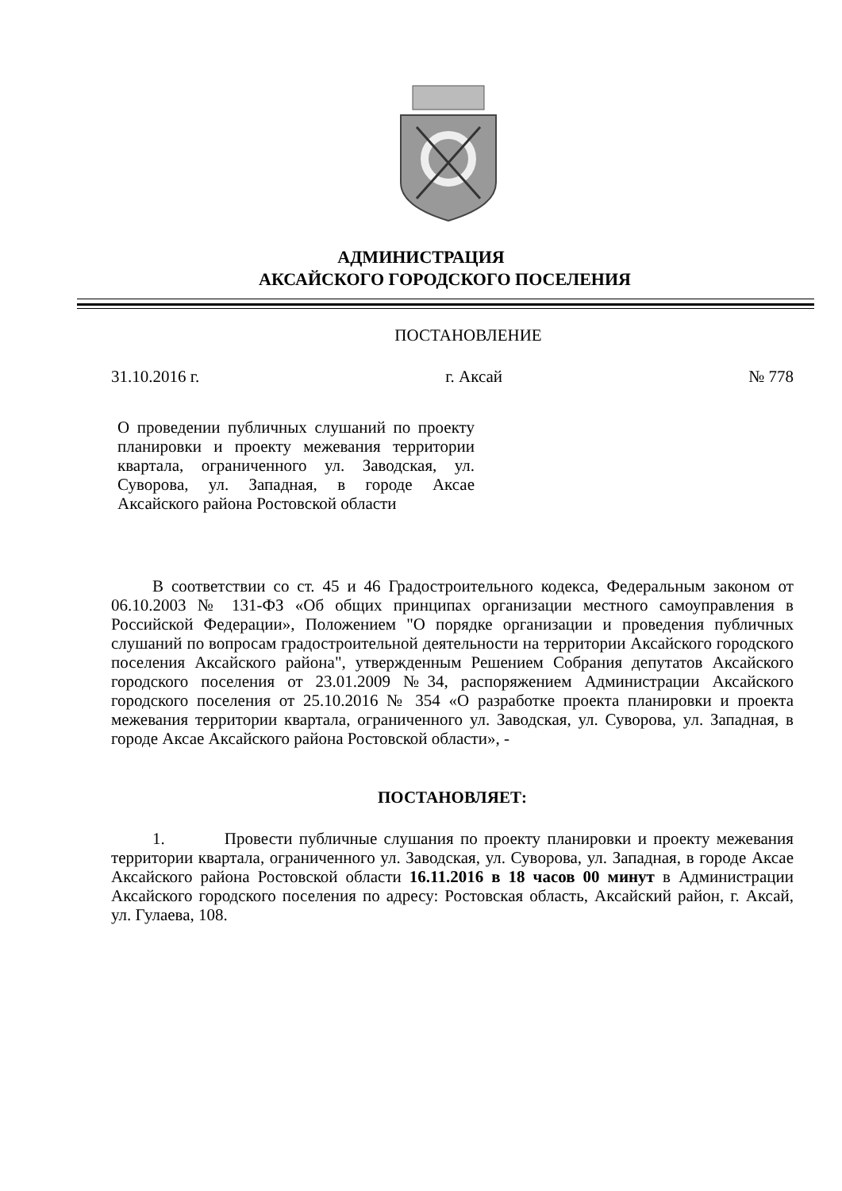АДМИНИСТРАЦИЯ
АКСАЙСКОГО ГОРОДСКОГО ПОСЕЛЕНИЯ
ПОСТАНОВЛЕНИЕ
31.10.2016 г. г. Аксай № 778
О проведении публичных слушаний по проекту планировки и проекту межевания территории квартала, ограниченного ул. Заводская, ул. Суворова, ул. Западная, в городе Аксае Аксайского района Ростовской области
В соответствии со ст. 45 и 46 Градостроительного кодекса, Федеральным законом от 06.10.2003 № 131-ФЗ «Об общих принципах организации местного самоуправления в Российской Федерации», Положением "О порядке организации и проведения публичных слушаний по вопросам градостроительной деятельности на территории Аксайского городского поселения Аксайского района", утвержденным Решением Собрания депутатов Аксайского городского поселения от 23.01.2009 №34, распоряжением Администрации Аксайского городского поселения от 25.10.2016 № 354 «О разработке проекта планировки и проекта межевания территории квартала, ограниченного ул. Заводская, ул. Суворова, ул. Западная, в городе Аксае Аксайского района Ростовской области», -
ПОСТАНОВЛЯЕТ:
1. Провести публичные слушания по проекту планировки и проекту межевания территории квартала, ограниченного ул. Заводская, ул. Суворова, ул. Западная, в городе Аксае Аксайского района Ростовской области 16.11.2016 в 18 часов 00 минут в Администрации Аксайского городского поселения по адресу: Ростовская область, Аксайский район, г. Аксай, ул. Гулаева, 108.